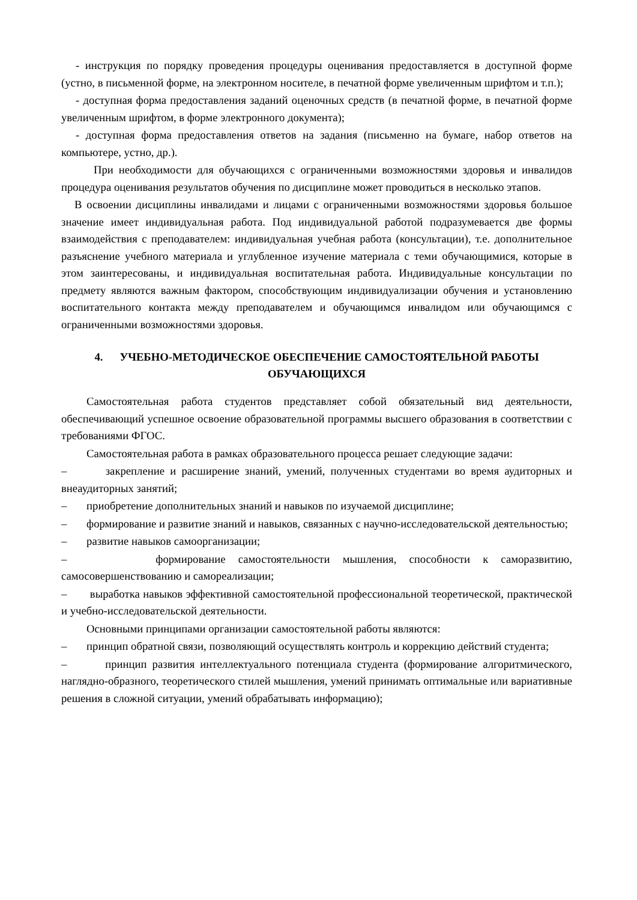- инструкция по порядку проведения процедуры оценивания предоставляется в доступной форме (устно, в письменной форме, на электронном носителе, в печатной форме увеличенным шрифтом и т.п.);
- доступная форма предоставления заданий оценочных средств (в печатной форме, в печатной форме увеличенным шрифтом, в форме электронного документа);
- доступная форма предоставления ответов на задания (письменно на бумаге, набор ответов на компьютере, устно, др.).
При необходимости для обучающихся с ограниченными возможностями здоровья и инвалидов процедура оценивания результатов обучения по дисциплине может проводиться в несколько этапов.
В освоении дисциплины инвалидами и лицами с ограниченными возможностями здоровья большое значение имеет индивидуальная работа. Под индивидуальной работой подразумевается две формы взаимодействия с преподавателем: индивидуальная учебная работа (консультации), т.е. дополнительное разъяснение учебного материала и углубленное изучение материала с теми обучающимися, которые в этом заинтересованы, и индивидуальная воспитательная работа. Индивидуальные консультации по предмету являются важным фактором, способствующим индивидуализации обучения и установлению воспитательного контакта между преподавателем и обучающимся инвалидом или обучающимся с ограниченными возможностями здоровья.
4. УЧЕБНО-МЕТОДИЧЕСКОЕ ОБЕСПЕЧЕНИЕ САМОСТОЯТЕЛЬНОЙ РАБОТЫ ОБУЧАЮЩИХСЯ
Самостоятельная работа студентов представляет собой обязательный вид деятельности, обеспечивающий успешное освоение образовательной программы высшего образования в соответствии с требованиями ФГОС.
Самостоятельная работа в рамках образовательного процесса решает следующие задачи:
– закрепление и расширение знаний, умений, полученных студентами во время аудиторных и внеаудиторных занятий;
– приобретение дополнительных знаний и навыков по изучаемой дисциплине;
– формирование и развитие знаний и навыков, связанных с научно-исследовательской деятельностью;
– развитие навыков самоорганизации;
– формирование самостоятельности мышления, способности к саморазвитию, самосовершенствованию и самореализации;
– выработка навыков эффективной самостоятельной профессиональной теоретической, практической и учебно-исследовательской деятельности.
Основными принципами организации самостоятельной работы являются:
– принцип обратной связи, позволяющий осуществлять контроль и коррекцию действий студента;
– принцип развития интеллектуального потенциала студента (формирование алгоритмического, наглядно-образного, теоретического стилей мышления, умений принимать оптимальные или вариативные решения в сложной ситуации, умений обрабатывать информацию);